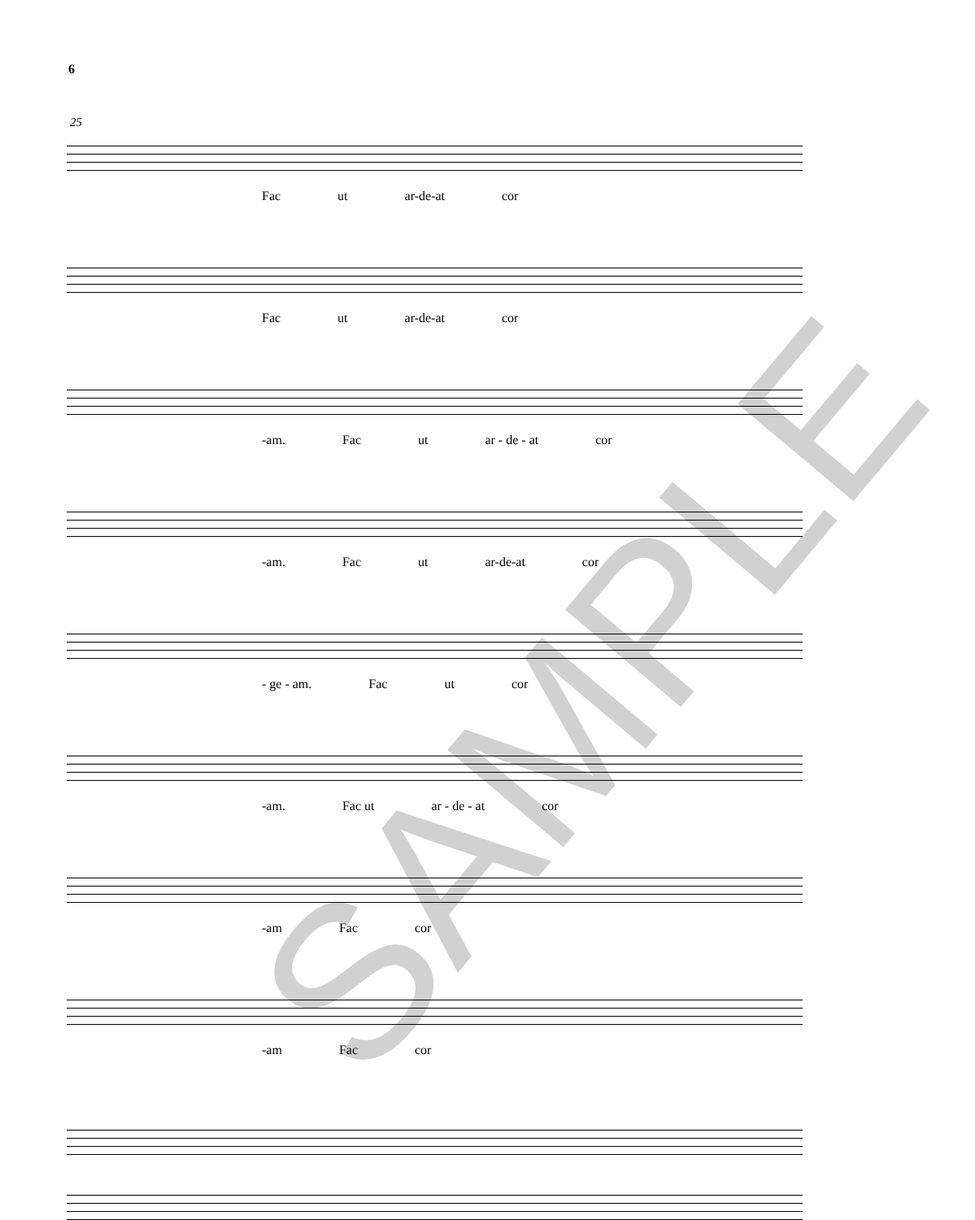6
25
Fac ut ar-de-at cor
Fac ut ar-de-at cor
-am. Fac ut ar - de - at cor
-am. Fac ut ar-de-at cor
- ge - am. Fac ut cor
-am. Fac ut ar - de - at cor
-am Fac cor
-am Fac cor
SAMPLE